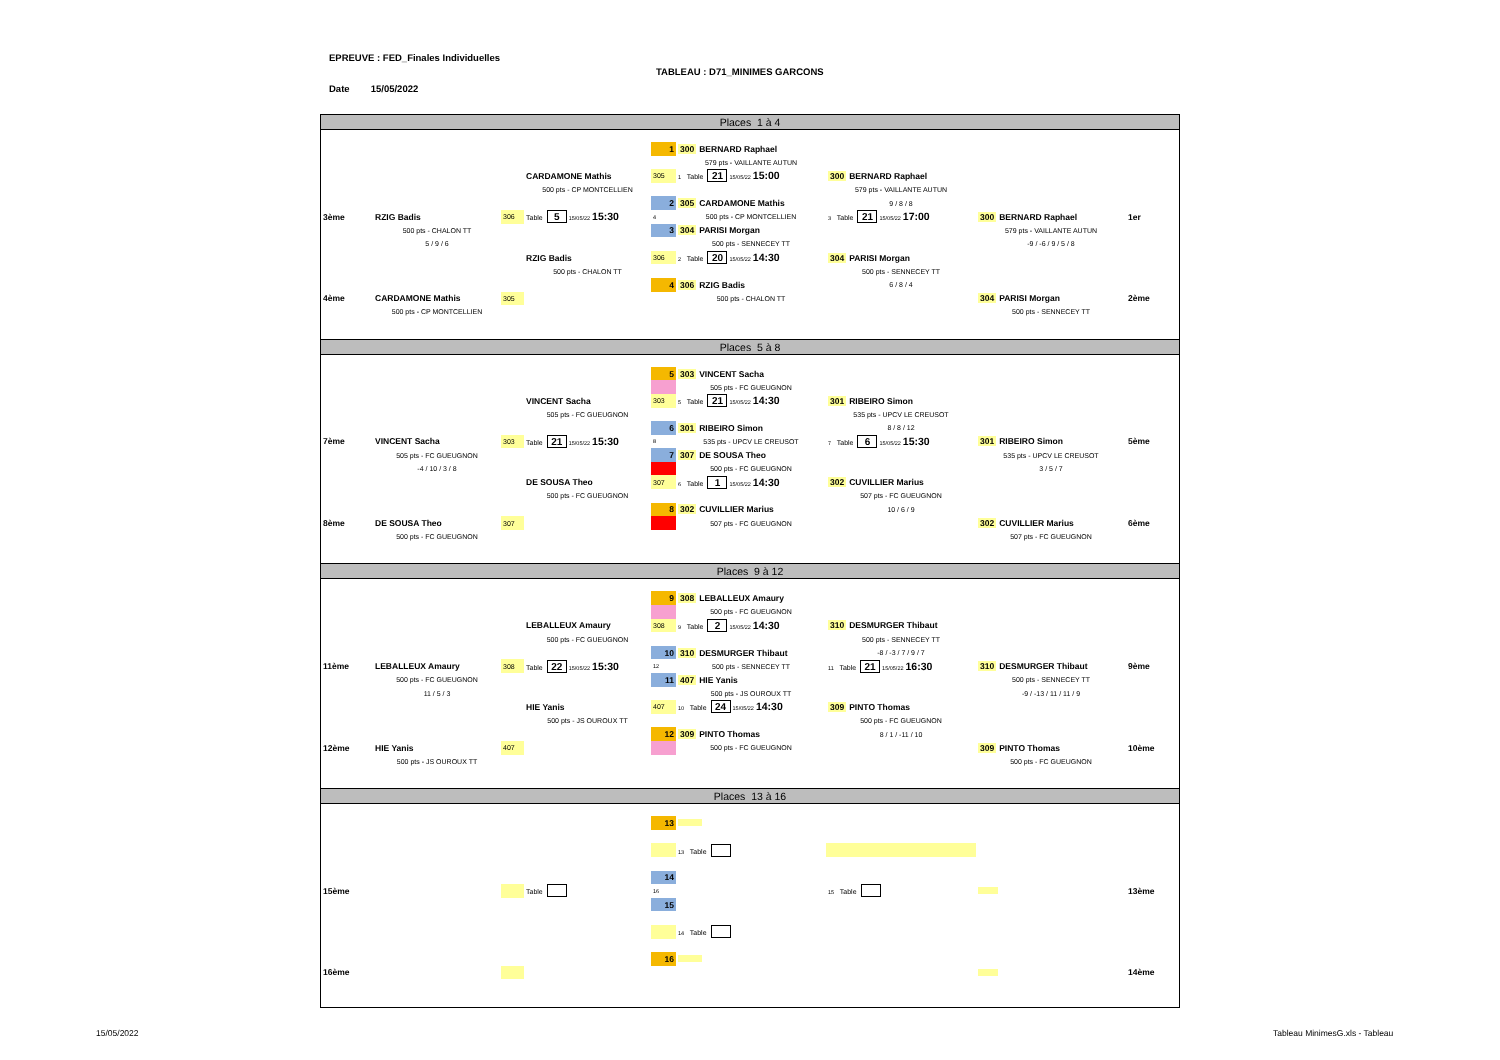EPREUVE : FED_Finales Individuelles
Date 15/05/2022
TABLEAU : D71_MINIMES GARCONS
Places 1 à 4
| | | | | 1 | 300 BERNARD Raphael | | | |
| | | | | | 579 pts - VAILLANTE AUTUN | | | |
| | | | CARDAMONE Mathis | 305 | 1 Table 21 15/05/22 15:00 | 300 BERNARD Raphael | | |
| | | | 500 pts - CP MONTCELLIEN | | | 579 pts - VAILLANTE AUTUN | | |
| | | | | 2 | 305 CARDAMONE Mathis | 9 / 8 / 8 | | |
| 3ème | RZIG Badis | 306 | Table 5 15/05/22 15:30 | 4 | 500 pts - CP MONTCELLIEN | 3 Table 21 15/05/22 17:00 | 300 BERNARD Raphael | 1er |
| | 500 pts - CHALON TT | | | 3 | 304 PARISI Morgan | | 579 pts - VAILLANTE AUTUN | |
| | 5 / 9 / 6 | | | | 500 pts - SENNECEY TT | | -9 / -6 / 9 / 5 / 8 | |
| | | | RZIG Badis | 306 | 2 Table 20 15/05/22 14:30 | 304 PARISI Morgan | | |
| | | | 500 pts - CHALON TT | | | 500 pts - SENNECEY TT | | |
| | | | | 4 | 306 RZIG Badis | 6 / 8 / 4 | | |
| 4ème | CARDAMONE Mathis | 305 | | | 500 pts - CHALON TT | | 304 PARISI Morgan | 2ème |
| | 500 pts - CP MONTCELLIEN | | | | | | 500 pts - SENNECEY TT | |
Places 5 à 8
| | | | | 5 | 303 VINCENT Sacha | | | |
| | | | | | 505 pts - FC GUEUGNON | | | |
| | | | VINCENT Sacha | 303 | 5 Table 21 15/05/22 14:30 | 301 RIBEIRO Simon | | |
| | | | 505 pts - FC GUEUGNON | | | 535 pts - UPCV LE CREUSOT | | |
| | | | | 6 | 301 RIBEIRO Simon | 8 / 8 / 12 | | |
| 7ème | VINCENT Sacha | 303 | Table 21 15/05/22 15:30 | 8 | 535 pts - UPCV LE CREUSOT | 7 Table 6 15/05/22 15:30 | 301 RIBEIRO Simon | 5ème |
| | 505 pts - FC GUEUGNON | | | 7 | 307 DE SOUSA Theo | | 535 pts - UPCV LE CREUSOT | |
| | -4 / 10 / 3 / 8 | | | | 500 pts - FC GUEUGNON | | 3 / 5 / 7 | |
| | | | DE SOUSA Theo | 307 | 6 Table 1 15/05/22 14:30 | 302 CUVILLIER Marius | | |
| | | | 500 pts - FC GUEUGNON | | | 507 pts - FC GUEUGNON | | |
| | | | | 8 | 302 CUVILLIER Marius | 10 / 6 / 9 | | |
| 8ème | DE SOUSA Theo | 307 | | | 507 pts - FC GUEUGNON | | 302 CUVILLIER Marius | 6ème |
| | 500 pts - FC GUEUGNON | | | | | | 507 pts - FC GUEUGNON | |
Places 9 à 12
| | | | | 9 | 308 LEBALLEUX Amaury | | | |
| | | | | | 500 pts - FC GUEUGNON | | | |
| | | | LEBALLEUX Amaury | 308 | 9 Table 2 15/05/22 14:30 | 310 DESMURGER Thibaut | | |
| | | | 500 pts - FC GUEUGNON | | | 500 pts - SENNECEY TT | | |
| | | | | 10 | 310 DESMURGER Thibaut | -8 / -3 / 7 / 9 / 7 | | |
| 11ème | LEBALLEUX Amaury | 308 | Table 22 15/05/22 15:30 | 12 | 500 pts - SENNECEY TT | 11 Table 21 15/05/22 16:30 | 310 DESMURGER Thibaut | 9ème |
| | 500 pts - FC GUEUGNON | | | 11 | 407 HIE Yanis | | 500 pts - SENNECEY TT | |
| | 11 / 5 / 3 | | | | 500 pts - JS OUROUX TT | | -9 / -13 / 11 / 11 / 9 | |
| | | | HIE Yanis | 407 | 10 Table 24 15/05/22 14:30 | 309 PINTO Thomas | | |
| | | | 500 pts - JS OUROUX TT | | | 500 pts - FC GUEUGNON | | |
| | | | | 12 | 309 PINTO Thomas | 8 / 1 / -11 / 10 | | |
| 12ème | HIE Yanis | 407 | | | 500 pts - FC GUEUGNON | | 309 PINTO Thomas | 10ème |
| | 500 pts - JS OUROUX TT | | | | | | 500 pts - FC GUEUGNON | |
Places 13 à 16
| | | | | 13 | | | | |
| | | | | | 13 Table | | | |
| | | | | 14 | | | | |
| 15ème | | | Table | 16 | | 15 Table | | 13ème |
| | | | | 15 | | | | |
| | | | | | 14 Table | | | |
| | | | | 16 | | | | |
| 16ème | | | | | | | | 14ème |
15/05/2022 Tableau MinimesG.xls - Tableau